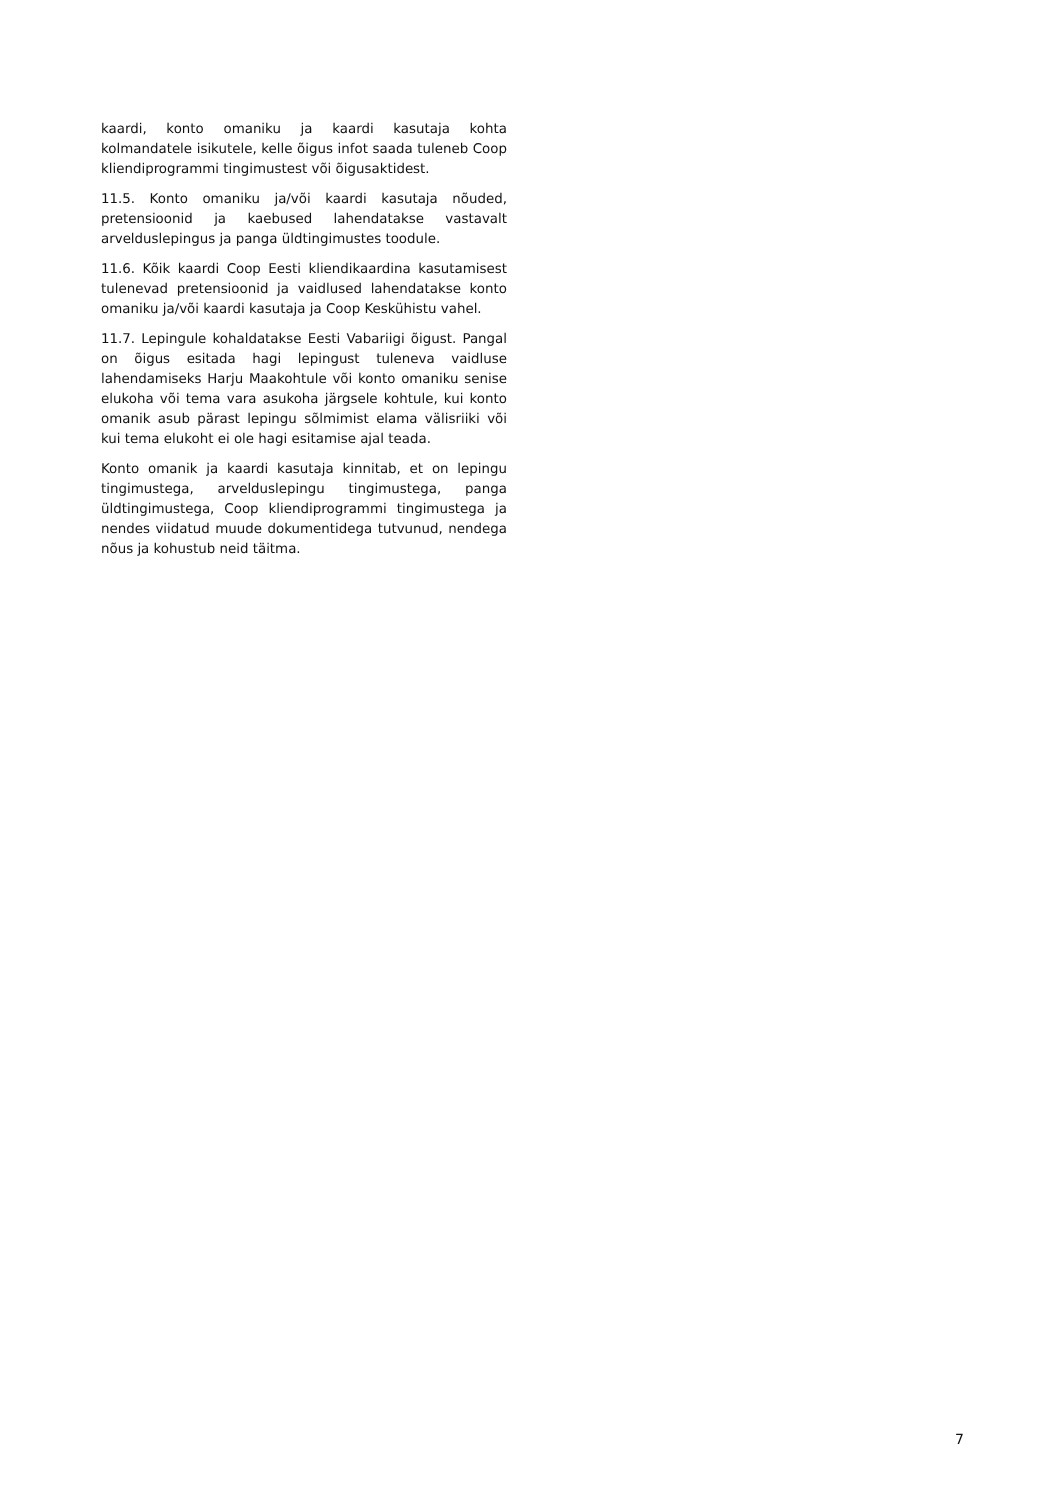kaardi, konto omaniku ja kaardi kasutaja kohta kolmandatele isikutele, kelle õigus infot saada tuleneb Coop kliendiprogrammi tingimustest või õigusaktidest.
11.5. Konto omaniku ja/või kaardi kasutaja nõuded, pretensioonid ja kaebused lahendatakse vastavalt arvelduslepingus ja panga üldtingimustes toodule.
11.6. Kõik kaardi Coop Eesti kliendikaardina kasutamisest tulenevad pretensioonid ja vaidlused lahendatakse konto omaniku ja/või kaardi kasutaja ja Coop Keskühistu vahel.
11.7. Lepingule kohaldatakse Eesti Vabariigi õigust. Pangal on õigus esitada hagi lepingust tuleneva vaidluse lahendamiseks Harju Maakohtule või konto omaniku senise elukoha või tema vara asukoha järgsele kohtule, kui konto omanik asub pärast lepingu sõlmimist elama välisriiki või kui tema elukoht ei ole hagi esitamise ajal teada.
Konto omanik ja kaardi kasutaja kinnitab, et on lepingu tingimustega, arvelduslepingu tingimustega, panga üldtingimustega, Coop kliendiprogrammi tingimustega ja nendes viidatud muude dokumentidega tutvunud, nendega nõus ja kohustub neid täitma.
7